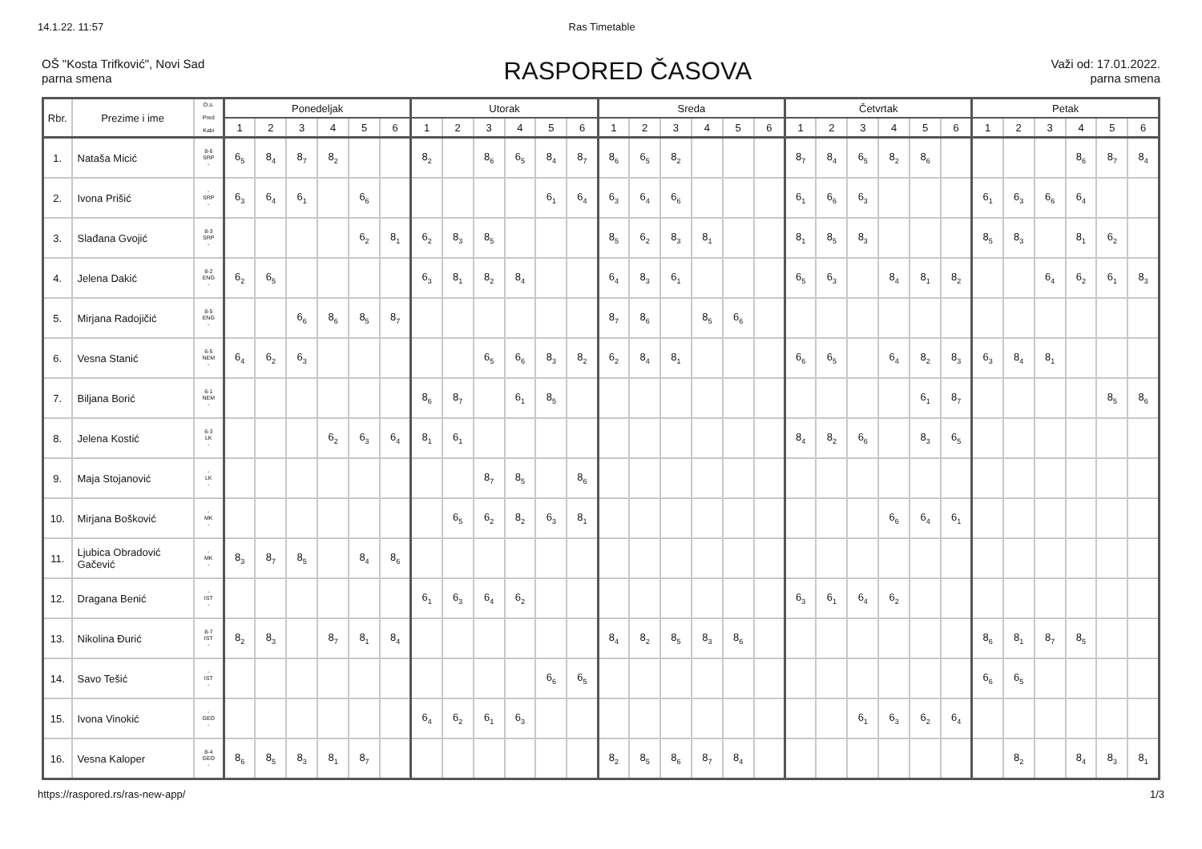14.1.22. 11:57 Ras Timetable
OŠ "Kosta Trifković", Novi Sad
parna smena
RASPORED ČASOVA
Važi od: 17.01.2022.
parna smena
| Rbr. | Prezime i ime | O.s. Pred Kabi | Ponedeljak | | | | | | Utorak | | | | | | Sreda | | | | | | Četvrtak | | | | | | Petak | | | | | |
| --- | --- | --- | --- | --- | --- | --- | --- | --- | --- | --- | --- | --- | --- | --- | --- | --- | --- | --- | --- | --- | --- | --- | --- | --- | --- | --- | --- | --- | --- | --- | --- | --- |
| | | | 1 | 2 | 3 | 4 | 5 | 6 | 1 | 2 | 3 | 4 | 5 | 6 | 1 | 2 | 3 | 4 | 5 | 6 | 1 | 2 | 3 | 4 | 5 | 6 | 1 | 2 | 3 | 4 | 5 | 6 |
| 1. | Nataša Micić | 8-6 SRP - | 6<sub>5</sub> | 8<sub>4</sub> | 8<sub>7</sub> | 8<sub>2</sub> | | | 8<sub>2</sub> | | 8<sub>6</sub> | 6<sub>5</sub> | 8<sub>4</sub> | 8<sub>7</sub> | 8<sub>6</sub> | 6<sub>5</sub> | 8<sub>2</sub> | | | | 8<sub>7</sub> | 8<sub>4</sub> | 6<sub>5</sub> | 8<sub>2</sub> | 8<sub>6</sub> | | | | | 8<sub>6</sub> | 8<sub>7</sub> | 8<sub>4</sub> |
| 2. | Ivona Prišić | - SRP - | 6<sub>3</sub> | 6<sub>4</sub> | 6<sub>1</sub> | | 6<sub>6</sub> | | | | | | 6<sub>1</sub> | 6<sub>4</sub> | 6<sub>3</sub> | 6<sub>4</sub> | 6<sub>6</sub> | | | | 6<sub>1</sub> | 6<sub>6</sub> | 6<sub>3</sub> | | | | 6<sub>1</sub> | 6<sub>3</sub> | 6<sub>6</sub> | 6<sub>4</sub> | | |
| 3. | Slađana Gvojić | 8-3 SRP - | | | | | 6<sub>2</sub> | 8<sub>1</sub> | 6<sub>2</sub> | 8<sub>3</sub> | 8<sub>5</sub> | | | | 8<sub>5</sub> | 6<sub>2</sub> | 8<sub>3</sub> | 8<sub>1</sub> | | | 8<sub>1</sub> | 8<sub>5</sub> | 8<sub>3</sub> | | | | 8<sub>5</sub> | 8<sub>3</sub> | | 8<sub>1</sub> | 6<sub>2</sub> | |
| 4. | Jelena Dakić | 8-2 ENG - | 6<sub>2</sub> | 6<sub>5</sub> | | | | | 6<sub>3</sub> | 8<sub>1</sub> | 8<sub>2</sub> | 8<sub>4</sub> | | | 6<sub>4</sub> | 8<sub>3</sub> | 6<sub>1</sub> | | | | 6<sub>5</sub> | 6<sub>3</sub> | | 8<sub>4</sub> | 8<sub>1</sub> | 8<sub>2</sub> | | | 6<sub>4</sub> | 6<sub>2</sub> | 6<sub>1</sub> | 8<sub>3</sub> |
| 5. | Mirjana Radojičić | 8-5 ENG - | | | 6<sub>6</sub> | 8<sub>6</sub> | 8<sub>5</sub> | 8<sub>7</sub> | | | | | | | 8<sub>7</sub> | 8<sub>6</sub> | | 8<sub>5</sub> | 6<sub>6</sub> | | | | | | | | | | | | | |
| 6. | Vesna Stanić | 6-5 NEM - | 6<sub>4</sub> | 6<sub>2</sub> | 6<sub>3</sub> | | | | | | 6<sub>5</sub> | 6<sub>6</sub> | 8<sub>3</sub> | 8<sub>2</sub> | 6<sub>2</sub> | 8<sub>4</sub> | 8<sub>1</sub> | | | | 6<sub>6</sub> | 6<sub>5</sub> | | 6<sub>4</sub> | 8<sub>2</sub> | 8<sub>3</sub> | 6<sub>3</sub> | 8<sub>4</sub> | 8<sub>1</sub> | | | |
| 7. | Biljana Borić | 6-1 NEM - | | | | | | | 8<sub>6</sub> | 8<sub>7</sub> | | 6<sub>1</sub> | 8<sub>5</sub> | | | | | | | | | | | | 6<sub>1</sub> | 8<sub>7</sub> | | | | | 8<sub>5</sub> | 8<sub>6</sub> |
| 8. | Jelena Kostić | 6-3 LK - | | | | 6<sub>2</sub> | 6<sub>3</sub> | 6<sub>4</sub> | 8<sub>1</sub> | 6<sub>1</sub> | | | | | | | | | | | 8<sub>4</sub> | 8<sub>2</sub> | 6<sub>6</sub> | | 8<sub>3</sub> | 6<sub>5</sub> | | | | | | |
| 9. | Maja Stojanović | - LK - | | | | | | | | | 8<sub>7</sub> | 8<sub>5</sub> | | 8<sub>6</sub> | | | | | | | | | | | | | | | | | | |
| 10. | Mirjana Bošković | - MK - | | | | | | | | 6<sub>5</sub> | 6<sub>2</sub> | 8<sub>2</sub> | 6<sub>3</sub> | 8<sub>1</sub> | | | | | | | | | | 6<sub>6</sub> | 6<sub>4</sub> | 6<sub>1</sub> | | | | | | |
| 11. | Ljubica Obradović Gačević | - MK - | 8<sub>3</sub> | 8<sub>7</sub> | 8<sub>5</sub> | | 8<sub>4</sub> | 8<sub>6</sub> | | | | | | | | | | | | | | | | | | | | | | | | |
| 12. | Dragana Benić | - IST - | | | | | | | 6<sub>1</sub> | 6<sub>3</sub> | 6<sub>4</sub> | 6<sub>2</sub> | | | | | | | | | 6<sub>3</sub> | 6<sub>1</sub> | 6<sub>4</sub> | 6<sub>2</sub> | | | | | | | | |
| 13. | Nikolina Đurić | 8-7 IST - | 8<sub>2</sub> | 8<sub>3</sub> | | 8<sub>7</sub> | 8<sub>1</sub> | 8<sub>4</sub> | | | | | | | 8<sub>4</sub> | 8<sub>2</sub> | 8<sub>5</sub> | 8<sub>3</sub> | 8<sub>6</sub> | | | | | | | | 8<sub>6</sub> | 8<sub>1</sub> | 8<sub>7</sub> | 8<sub>5</sub> | | |
| 14. | Savo Tešić | - IST - | | | | | | | | | | | 6<sub>6</sub> | 6<sub>5</sub> | | | | | | | | | | | | | 6<sub>6</sub> | 6<sub>5</sub> | | | | |
| 15. | Ivona Vinokić | - GEO - | | | | | | | 6<sub>4</sub> | 6<sub>2</sub> | 6<sub>1</sub> | 6<sub>3</sub> | | | | | | | | | | | 6<sub>1</sub> | 6<sub>3</sub> | 6<sub>2</sub> | 6<sub>4</sub> | | | | | | |
| 16. | Vesna Kaloper | 8-4 GEO - | 8<sub>6</sub> | 8<sub>5</sub> | 8<sub>3</sub> | 8<sub>1</sub> | 8<sub>7</sub> | | | | | | | | 8<sub>2</sub> | 8<sub>5</sub> | 8<sub>6</sub> | 8<sub>7</sub> | 8<sub>4</sub> | | | | | | | | | 8<sub>2</sub> | | 8<sub>4</sub> | 8<sub>3</sub> | 8<sub>1</sub> |
https://raspored.rs/ras-new-app/ 1/3